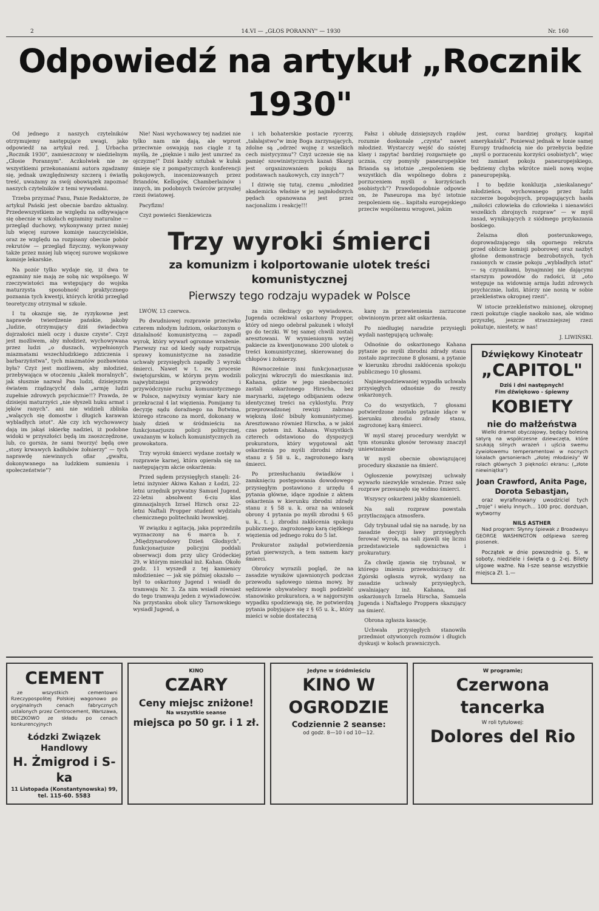2 14.VI — „GŁOS PORANNY" — 1930 Nr. 160
Odpowiedź na artykuł „Rocznik 1930"
Od jednego z naszych czytelników otrzymujemy następujące uwagi, jako odpowiedź na artykuł red. J. Urbacha „Rocznik 1930", zamieszczony w niedzielnym „Głosie Porannym". Aczkolwiek nie ze wszystkiemi przekonaniami autora zgadzamy się, jednak uwzględniwszy szczerą i światłą treść, uważamy za swój obowiązek zapoznać naszych czytelników z temi wywodami.
Trzeba przyznać Panu, Panie Redaktorze, że artykuł Pański jest obecnie bardzo aktualny. Przedewszystkiem ze względu na odbywające się obecnie w szkołach egzaminy maturalne — przegląd duchowy, wykonywany przez mniej lub więcej surowe komisje nauczycielskie, oraz ze względu na rozpisany obecnie pobór rekrutów — przegląd fizyczny, wykonywany także przez mniej lub więcej surowe wojskowe komisje lekarskie.
Na pozór tylko wydaje się, iż dwa te egzaminy nie mają ze sobą nic wspólnego. W rzeczywistości ma wstępujący do wojska maturzysta sposobność praktycznego poznania tych kwestji, których krótki przegląd teoretyczny otrzymał w szkole.
I tu okazuje się, że ryzykowne jest naprawde twierdzenie pańskie, jakoby „ludzie, otrzymujący dziś świadectwa dojrzałości mieli oczy i dusze czyste". Czyż jest możliwem, aby młodzież, wychowywana przez ludzi „o duszach, wypełnionych miazmatami wszechludzkiego zdziczenia i barbarzyństwa", tych miazmatów pozbawiona była? Czyż jest możliwem, aby młodzież, przebywająca w otoczeniu „kalek moralnych", jak słusznie nazwał Pan ludzi, dzisiejszym światem rządzących( dała „armję ludzi zupełnie zdrowych psychicznie!!? Prawda, że dzisiejsi maturzyści „nie słyszeli huku armat i jęków ranych". ani nie widzieli zbliska „walących się domostw i długich karawan wybladłych istot". Ale czy ich wychowawcy dają im jakąś iskierkę nadziei, iż podobne widoki w przyszłości będą im zaoszczędzone, lub, co gorsza, że sami tworzyć będą owe „stosy krwawych kadłubów żołnierzy" — tych naprawdę niewinnych ofiar „gwałtu, dokonywanego na ludzkiem sumieniu i społeczeństwie"?
Nie! Nasi wychowawcy tej nadziei nie tylko nam nie dają, ale wprost przeciwnie oswajają nas ciągle z tą myślą, że „pięknie i miło jest umrzeć za ojczyznę!" Dziś każdy sztubak w kułak śmieje się z pompatycznych konferencji pokojowych, inscenizowanych przez Briandów, Kellogów, Chamberlainów i innych, im podobnych twórców przyszłej rzezi światowej.
Pacyfizm!
Czyż powieści Sienkiewicza
i ich bohaterskie postacie rycerzy, „tałałajstwo"w imię Boga zarzynających, zdolne są „odrzeć wojnę z wszelkich cech mistycyzmu"? Czyż uczenie się na pamięć szowinistycznych kazań Skargi jest organizowaniem pokoju na podstawach naukowych, czy innych"?
I dziwię się tutaj, czemu „młodzież akademicka właśnie w jej najmłodszych pędach opanowana jest przez nacjonalizm i reakcję!!!
Fałsz i obłudę dzisiejszych rządów rozumie doskonale „czysta" nawet młodzież. Wystarczy wejść do szóstej klasy i zapytać bardziej rozgarnięte go ucznia, czy pomysły paneuropejskie Brianda są istotnie „zespoleniem się wszystkich dla wspólnego dobra z porzuceniem myśli o korzyściach osobistych"? Prawdopodobnie odpowie on, że Paneuropa ma być istotnie zespoleniem się... kapitału europejskiego przeciw wspólnemu wrogowi, jakim
Trzy wyroki śmierci
za komunizm i kolportowanie ulotek treści komunistycznej
Pierwszy tego rodzaju wypadek w Polsce
LWÓW, 13 czerwca.
Po dwudniowej rozprawie przeciwko czterem młodym ludziom, oskarżonym o działalność komunistyczną — zapadł wyrok, który wywarł ogromne wrażenie. Pierwszy raz od kiedy sądy rozpatrują sprawy komunistyczne na zasadzie uchwały przysięgłych zapadły 3 wyroki śmierci. Nawet w t. zw. procesie świętojurskim, w którym prym wodzili najwybitniejsi przywódcy i przywódczynie ruchu komunistycznego w Polsce, najwyższy wymiar kary nie przekraczał 4 lat więzienia. Pomijamy tu decyzję sądu doraźnego na Botwina, którego stracono za mord, dokonany w biały dzień w śródmieściu na funkcjonarjuszu policji politycznej, uważanym w kołach komunistycznych za prowokatora.
Trzy wyroki śmierci wydane zostały w rozprawie karnej, która opierała się na następującym akcie oskarżenia:
Przed sądem przysięgłych stanęli: 24-letni inżynier Akiwa Kahan z Łodzi, 22-letni urzędnik prywatny Samuel Jugend, 22-letni absolwent 6-ciu klas gimnazjalnych Izrael Hirsch oraz 22-letni Naftali Propper student wydziału chemicznego politechniki lwowskiej.
W związku z agitacją, jaka poprzedziła wyznaczony na 6 marca b. r. „Międzynarodowy Dzień Głodnych", funkcjonarjusze policyjni poddali obserwacji dom przy ulicy Gródeckiej 29, w którym mieszkał inż. Kahan. Około godz. 11 wyszedł z tej kamienicy młodzieniec — jak się później okazało — był to oskarżony Jugend i wsiadł do tramwaju Nr. 3. Za nim wsiadł również do tego tramwaju jeden z wywiadowców. Na przystanku obok ulicy Tarnowskiego wysiadł Jugend, a
za nim śledzący go wywiadowca. Jugenda oczekiwał oskarżony Propper, który od niego odebrał pakunek i włożył go do teczki. W tej samej chwili zostali aresztowani. W wymienionym wyżej pakiecie za kwestjonowano 200 ulotek o treści komunistycznej, skierowanej do chłopów i żołnierzy.
Równocześnie inni funkcjonarjusze policyjni wkroczyli do mieszkania inż. Kahana, gdzie w jego nieobecności zastali oskarżonego Hirscha, bez marynarki, zajętego odbijaniem odezw identycznej treści na cyklostylu. Przy przeprowadzonej rewizji zabrano większą ilość bibuły komunistycznej. Aresztowano również Hirscha, a w jakiś czas potem inż. Kahana. Wszystkich czterech odstawiono do dyspozycji prokuratora, który wygotował akt oskarżenia po myśli zbrodni zdrady stanu z § 58 u. k., zagrożonego karą śmierci.
Po przesłuchaniu świadków i zamknięciu postępowania dowodowego przysięgłym postawiono z urzędu 4 pytania główne, idące zgodnie z aktem oskarżenia w kierunku zbrodni zdrady stanu z § 58 u. k. oraz na wniosek obrony 4 pytania po myśli zbrodni § 65 u. k., t. j. zbrodni zakłócenia spokoju publicznego, zagrożonego karą ciężkiego więzienia od jednego roku do 5 lat.
Prokurator zażądał potwierdzenia pytań pierwszych, a tem samem kary śmierci.
Obrońcy wyrazili pogląd, że na zasadzie wyników ujawnionych podczas przewodu sądowego niema mowy, by sędziowie obywatelscy mogli podzielić stanowisko prokuratora, a w najgorszym wypadku spodziewają się, że potwierdzą pytania pobyjające się z § 65 u. k., który mieści w sobie dostateczną
karę za przewienienia zarzucone obwinionym przez akt oskarżenia.
Po niedługiej naradzie przysięgli wydali następującą uchwałę:
Odnośnie do oskarżonego Kahana pytanie po myśli zbrodni zdrady stanu zostało zaprzeczone 8 głosami, a pytanie w kierunku zbrodni zakłócenia spokoju publicznego 10 głosami.
Najniespodziewaniej wypadła uchwała przysięgłych odnośnie do reszty oskarżonych.
Co do wszystkich, 7 głosami potwierdzone zostało pytanie idące w kierunku zbrodni zdrady stanu, zagrożonej karą śmierci.
W myśl starej procedury werdykt w tym stosunku głosów terowany znaczył uniewinnienie
W myśl obecnie obowiązującej procedury skazanie na śmierć.
Ogłoszenie powyższej uchwały wywarło niezwykłe wrażenie. Przez salę rozpraw przesunęło się widmo śmierci.
Wszyscy oskarżeni jakby skamienieli.
Na sali rozpraw powstała przytłaczająca atmosfera.
Gdy trybunał udał się na naradę, by na zasadzie decyzji ławy przysięgłych ferować wyrok, na sali zjawili się liczni przedstawiciele sądownictwa i prokuratury.
Za chwilę zjawia się trybunał, w którego imieniu przewodniczący dr. Zgórski ogłasza wyrok, wydany na zasadzie uchwały przysięgłych, uwalniający inż. Kahana, zaś oskarżonych Izraela Hirscha, Samuela Jugenda i Naftalego Proppera skazujący na śmierć.
Obrona zgłasza kasację.
Uchwała przysięgłych stanowiła przedmiot ożywionych rozmów i długich dyskusji w kołach prawniczych.
jest, coraz bardziej grożący, kapitał amerykański". Ponieważ jednak w łonie samej Europy trudnością nie do przebycia będzie „myśl o porzuceniu korzyści osobistych", więc też zamiast pokoju paneuropejskiego, będziemy chyba wkrótce mieli nową wojnę paneuropejską.
I to będzie konkluzja „nieskalanego" młodzieńca, wychowanego przez ludzi szczerze bogobojnych, propagujących hasła „miłości człowieka do człowieka i nienawiści wszelkich zbrojnych rozpraw" — w myśl zasad, wynikających z siódmego przykazania boskiego.
Żelazna dłoń posterunkowego, doprowadzającego siłą opornego rekruta przed oblicze komisji poborowej oraz nazbyt głośne demonstracje bezrobotnych, tych ranionych w czasie pokoju „wybladłych istot" — są czynnikami, bynajmniej nie dającymi starszym powodów do radości, iż „oto wstępuje na widownię armja ludzi zdrowych psychicznie, ludzi, którzy nie noszą w sobie przekleństwa okropnej rzezi".
W istocie przekleństwo minionej, okropnej rzezi pokutuje ciągle naokoło nas, ale widmo przyszłej, jeszcze straszniejszej rzezi pokutuje, niestety, w nas!
J. LIWIŃSKI.
Dźwiękowy Kinoteatr
„CAPITOL"
Dziś i dni następnych!
Fim dźwiękowo - śpiewny
KOBIETY
nie do małżeństwa
Wielki dramat obyczajowy, będący bolesną satyrą na współczesne dziewczęta, które szukają silnych wrażeń i ujścia swemu żywiołowemu temperamentowi w nocnych lokalach garsonierach „złotej młodzieży" W rolach głównych 3 piękności ekranu: („złote niewiniątka")
Joan Crawford, Anita Page, Dorota Sebastjan,
oraz wyrafinowany uwodziciel tych „troje" i wielu innych... 100 proc. donżuan, wytworny
NILS ASTHER
Nad program: Słynny śpiewak z Broadwayu GEORGE WASHINGTON odśpiewa szereg piosenek.
Początek w dnie powszednie g. 5, w soboty, niedziele i święta o g. 2-ej. Bilety ulgowe ważne. Na I-sze seanse wszystkie miejsca Zł. 1.—
CEMENT
ze wszystkich cementowni Rzeczypospolitej Polskiej wagonowo po oryginalnych cenach fabrycznych ustalonych przez Centrocement, Warszawa, BECZKOWO ze składu po cenach konkurencyjnych
Łódzki Związek Handlowy
H. Żmigrod i S-ka
11 Listopada (Konstantynowska) 99,
tel. 115-60. 5583
KINO
CZARY
Ceny miejsc zniżone!
Na wszystkie seanse
miejsca po 50 gr. i 1 zł.
Jedyne w śródmieściu
KINO W OGRODZIE
Codziennie 2 seanse:
od godz. 8—10 i od 10—12.
W programie;
Czerwona tancerka
W roli tytułowej:
Dolores del Rio